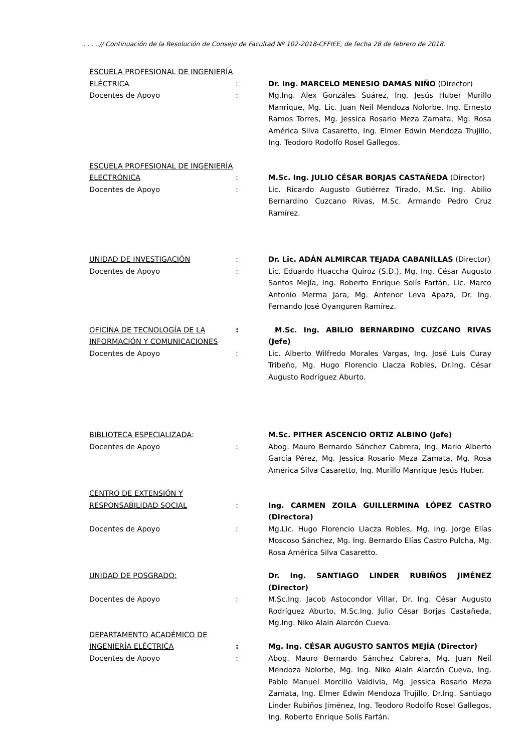. . . ..// Continuación de la Resolución de Consejo de Facultad Nº 102-2018-CFFIEE, de fecha 28 de febrero de 2018.
ESCUELA PROFESIONAL DE INGENIERÍA
ELÉCTRICA : Dr. Ing. MARCELO MENESIO DAMAS NIÑO (Director)
Docentes de Apoyo : Mg.Ing. Alex Gonzáles Suárez, Ing. Jesús Huber Murillo Manrique, Mg. Lic. Juan Neil Mendoza Nolorbe, Ing. Ernesto Ramos Torres, Mg. Jessica Rosario Meza Zamata, Mg. Rosa América Silva Casaretto, Ing. Elmer Edwin Mendoza Trujillo, Ing. Teodoro Rodolfo Rosel Gallegos.
ESCUELA PROFESIONAL DE INGENIERÍA
ELECTRÓNICA : M.Sc. Ing. JULIO CÉSAR BORJAS CASTAÑEDA (Director)
Docentes de Apoyo : Lic. Ricardo Augusto Gutiérrez Tirado, M.Sc. Ing. Abilio Bernardino Cuzcano Rivas, M.Sc. Armando Pedro Cruz Ramírez.
UNIDAD DE INVESTIGACIÓN : Dr. Lic. ADÁN ALMIRCAR TEJADA CABANILLAS (Director)
Docentes de Apoyo : Lic. Eduardo Huaccha Quiroz (S.D.), Mg. Ing. César Augusto Santos Mejía, Ing. Roberto Enrique Solís Farfán, Lic. Marco Antonio Merma Jara, Mg. Antenor Leva Apaza, Dr. Ing. Fernando José Oyanguren Ramírez.
OFICINA DE TECNOLOGÍA DE LA INFORMACIÓN Y COMUNICACIONES
: M.Sc. Ing. ABILIO BERNARDINO CUZCANO RIVAS (Jefe)
Docentes de Apoyo : Lic. Alberto Wilfredo Morales Vargas, Ing. José Luis Curay Tribeño, Mg. Hugo Florencio Llacza Robles, Dr.Ing. César Augusto Rodríguez Aburto.
BIBLIOTECA ESPECIALIZADA: M.Sc. PITHER ASCENCIO ORTIZ ALBINO (Jefe)
Docentes de Apoyo : Abog. Mauro Bernardo Sánchez Cabrera, Ing. Mario Alberto García Pérez, Mg. Jessica Rosario Meza Zamata, Mg. Rosa América Silva Casaretto, Ing. Murillo Manrique Jesús Huber.
CENTRO DE EXTENSIÓN Y
RESPONSABILIDAD SOCIAL : Ing. CARMEN ZOILA GUILLERMINA LÓPEZ CASTRO (Directora)
Docentes de Apoyo : Mg.Lic. Hugo Florencio Llacza Robles, Mg. Ing. Jorge Elías Moscoso Sánchez, Mg. Ing. Bernardo Elías Castro Pulcha, Mg. Rosa América Silva Casaretto.
UNIDAD DE POSGRADO: Dr. Ing. SANTIAGO LINDER RUBIÑOS JIMÉNEZ (Director)
Docentes de Apoyo : M.Sc.Ing. Jacob Astocondor Villar, Dr. Ing. César Augusto Rodríguez Aburto, M.Sc.Ing. Julio César Borjas Castañeda, Mg.Ing. Niko Alain Alarcón Cueva.
DEPARTAMENTO ACADÉMICO DE
INGENIERÍA ELÉCTRICA : Mg. Ing. CÉSAR AUGUSTO SANTOS MEJÍA (Director)
Docentes de Apoyo : Abog. Mauro Bernardo Sánchez Cabrera, Mg. Juan Neil Mendoza Nolorbe, Mg. Ing. Niko Alain Alarcón Cueva, Ing. Pablo Manuel Morcillo Valdivia, Mg. Jessica Rosario Meza Zamata, Ing. Elmer Edwin Mendoza Trujillo, Dr.Ing. Santiago Linder Rubiños Jiménez, Ing. Teodoro Rodolfo Rosel Gallegos, Ing. Roberto Enrique Solís Farfán.